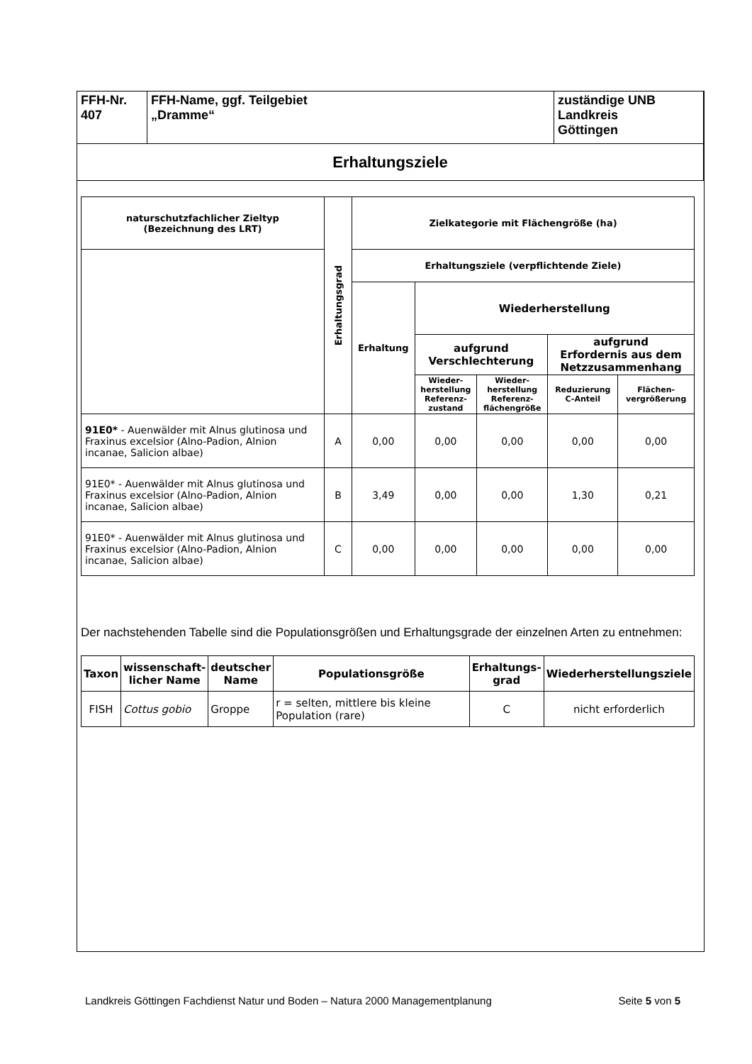| FFH-Nr. 407 | FFH-Name, ggf. Teilgebiet „Dramme“ | zuständige UNB Landkreis Göttingen |
| Erhaltungsziele | | |
| naturschutzfachlicher Zieltyp (Bezeichnung des LRT) | Erhaltungsgrad | Zielkategorie mit Flächengröße (ha) | | | | |
| --- | --- | --- | --- | --- | --- | --- |
| | | Erhaltungsziele (verpflichtende Ziele) | | | | |
| | | Erhaltung | Wiederherstellung | | | |
| | | | aufgrund Verschlechterung | | aufgrund Erfordernis aus dem Netzzusammenhang | |
| | | | Wieder- herstellung Referenz- zustand | Wieder- herstellung Referenz- flächengröße | Reduzierung C-Anteil | Flächen- vergrößerung |
| 91E0* - Auenwälder mit Alnus glutinosa und Fraxinus excelsior (Alno-Padion, Alnion incanae, Salicion albae) | A | 0,00 | 0,00 | 0,00 | 0,00 | 0,00 |
| 91E0* - Auenwälder mit Alnus glutinosa und Fraxinus excelsior (Alno-Padion, Alnion incanae, Salicion albae) | B | 3,49 | 0,00 | 0,00 | 1,30 | 0,21 |
| 91E0* - Auenwälder mit Alnus glutinosa und Fraxinus excelsior (Alno-Padion, Alnion incanae, Salicion albae) | C | 0,00 | 0,00 | 0,00 | 0,00 | 0,00 |
Der nachstehenden Tabelle sind die Populationsgrößen und Erhaltungsgrade der einzelnen Arten zu entnehmen:
| Taxon | wissenschaft- licher Name | deutscher Name | Populationsgröße | Erhaltungs- grad | Wiederherstellungsziele |
| --- | --- | --- | --- | --- | --- |
| FISH | Cottus gobio | Groppe | r = selten, mittlere bis kleine Population (rare) | C | nicht erforderlich |
Landkreis Göttingen Fachdienst Natur und Boden – Natura 2000 Managementplanung Seite 5 von 5